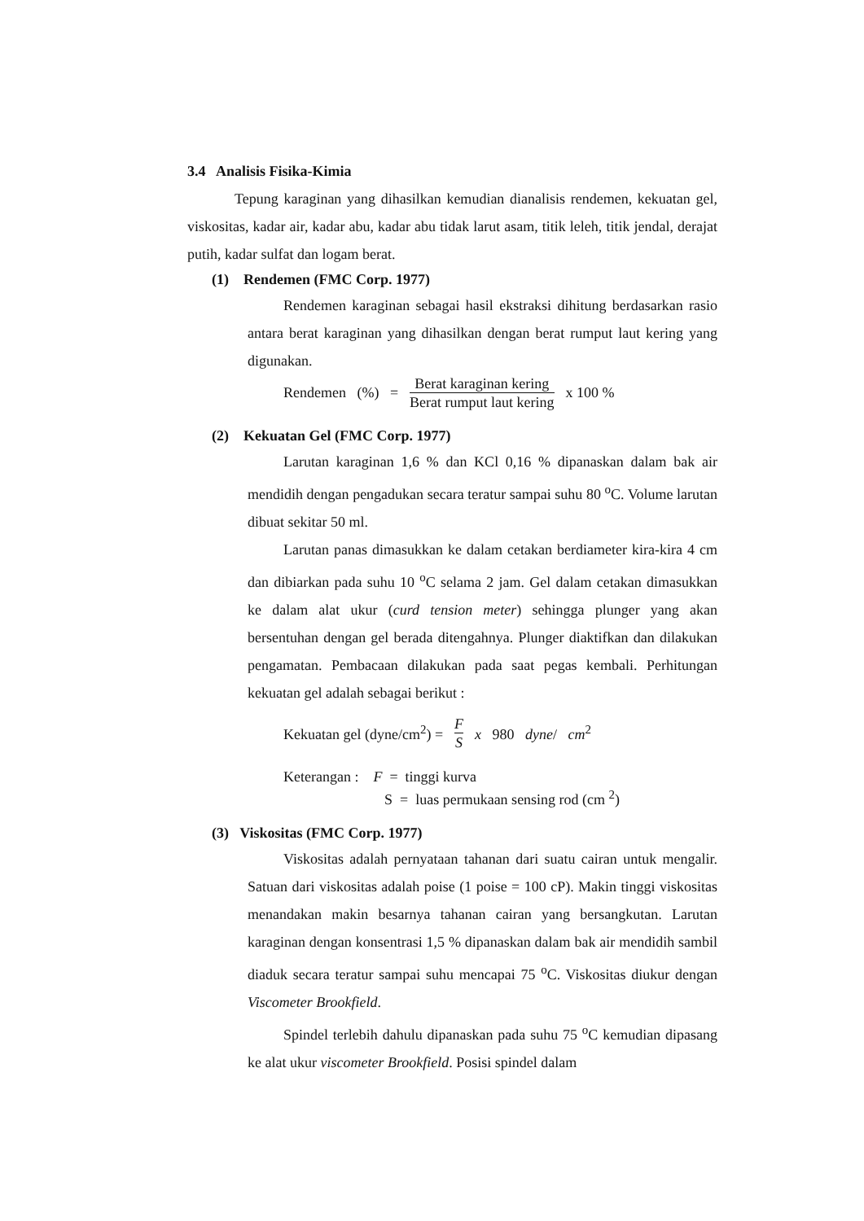3.4 Analisis Fisika-Kimia
Tepung karaginan yang dihasilkan kemudian dianalisis rendemen, kekuatan gel, viskositas, kadar air, kadar abu, kadar abu tidak larut asam, titik leleh, titik jendal, derajat putih, kadar sulfat dan logam berat.
(1) Rendemen (FMC Corp. 1977)
Rendemen karaginan sebagai hasil ekstraksi dihitung berdasarkan rasio antara berat karaginan yang dihasilkan dengan berat rumput laut kering yang digunakan.
Rendemen (%) = Berat karaginan kering Berat rumput laut kering x 100 %
(2) Kekuatan Gel (FMC Corp. 1977)
Larutan karaginan 1,6 % dan KCl 0,16 % dipanaskan dalam bak air mendidih dengan pengadukan secara teratur sampai suhu 80 <sup>o</sup>C. Volume larutan dibuat sekitar 50 ml.
Larutan panas dimasukkan ke dalam cetakan berdiameter kira-kira 4 cm dan dibiarkan pada suhu 10 <sup>o</sup>C selama 2 jam. Gel dalam cetakan dimasukkan ke dalam alat ukur (curd tension meter) sehingga plunger yang akan bersentuhan dengan gel berada ditengahnya. Plunger diaktifkan dan dilakukan pengamatan. Pembacaan dilakukan pada saat pegas kembali. Perhitungan kekuatan gel adalah sebagai berikut :
Kekuatan gel (dyne/cm<sup>2</sup>) = F S x 980 dyne/ cm<sup>2</sup>
Keterangan : F = tinggi kurva
S = luas permukaan sensing rod (cm <sup>2</sup>)
(3) Viskositas (FMC Corp. 1977)
Viskositas adalah pernyataan tahanan dari suatu cairan untuk mengalir. Satuan dari viskositas adalah poise (1 poise = 100 cP). Makin tinggi viskositas menandakan makin besarnya tahanan cairan yang bersangkutan. Larutan karaginan dengan konsentrasi 1,5 % dipanaskan dalam bak air mendidih sambil diaduk secara teratur sampai suhu mencapai 75 <sup>o</sup>C. Viskositas diukur dengan Viscometer Brookfield.
Spindel terlebih dahulu dipanaskan pada suhu 75 <sup>o</sup>C kemudian dipasang ke alat ukur viscometer Brookfield. Posisi spindel dalam